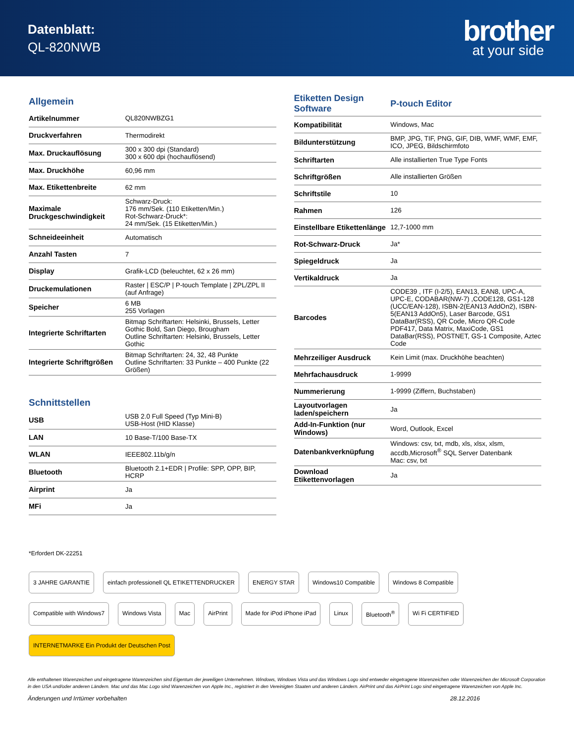Datenblatt:
QL-820NWB
brother
at your side
Allgemein
| Artikelnummer | QL820NWBZG1 |
| Druckverfahren | Thermodirekt |
| Max. Druckauflösung | 300 x 300 dpi (Standard) 300 x 600 dpi (hochauflösend) |
| Max. Druckhöhe | 60,96 mm |
| Max. Etikettenbreite | 62 mm |
| Maximale Druckgeschwindigkeit | Schwarz-Druck: 176 mm/Sek. (110 Etiketten/Min.) Rot-Schwarz-Druck*: 24 mm/Sek. (15 Etiketten/Min.) |
| Schneideeinheit | Automatisch |
| Anzahl Tasten | 7 |
| Display | Grafik-LCD (beleuchtet, 62 x 26 mm) |
| Druckemulationen | Raster / ESC/P / P-touch Template / ZPL/ZPL II (auf Anfrage) |
| Speicher | 6 MB 255 Vorlagen |
| Integrierte Schriftarten | Bitmap Schriftarten: Helsinki, Brussels, Letter Gothic Bold, San Diego, Brougham Outline Schriftarten: Helsinki, Brussels, Letter Gothic |
| Integrierte Schriftgrößen | Bitmap Schriftarten: 24, 32, 48 Punkte Outline Schriftarten: 33 Punkte – 400 Punkte (22 Größen) |
Schnittstellen
| USB | USB 2.0 Full Speed (Typ Mini-B) USB-Host (HID Klasse) |
| LAN | 10 Base-T/100 Base-TX |
| WLAN | IEEE802.11b/g/n |
| Bluetooth | Bluetooth 2.1+EDR / Profile: SPP, OPP, BIP, HCRP |
| Airprint | Ja |
| MFi | Ja |
| Etiketten Design Software | P-touch Editor |
| --- | --- |
| Kompatibilität | Windows, Mac |
| Bildunterstützung | BMP, JPG, TIF, PNG, GIF, DIB, WMF, WMF, EMF, ICO, JPEG, Bildschirmfoto |
| Schriftarten | Alle installierten True Type Fonts |
| Schriftgrößen | Alle installierten Größen |
| Schriftstile | 10 |
| Rahmen | 126 |
| Einstellbare Etikettenlänge | 12,7-1000 mm |
| Rot-Schwarz-Druck | Ja* |
| Spiegeldruck | Ja |
| Vertikaldruck | Ja |
| Barcodes | CODE39 , ITF (I-2/5), EAN13, EAN8, UPC-A, UPC-E, CODABAR(NW-7) ,CODE128, GS1-128 (UCC/EAN-128), ISBN-2(EAN13 AddOn2), ISBN-5(EAN13 AddOn5), Laser Barcode, GS1 DataBar(RSS), QR Code, Micro QR-Code PDF417, Data Matrix, MaxiCode, GS1 DataBar(RSS), POSTNET, GS-1 Composite, Aztec Code |
| Mehrzeiliger Ausdruck | Kein Limit (max. Druckhöhe beachten) |
| Mehrfachausdruck | 1-9999 |
| Nummerierung | 1-9999 (Ziffern, Buchstaben) |
| Layoutvorlagen laden/speichern | Ja |
| Add-In-Funktion (nur Windows) | Word, Outlook, Excel |
| Datenbankverknüpfung | Windows: csv, txt, mdb, xls, xlsx, xlsm, accdb,Microsoft<sup>®</sup> SQL Server Datenbank Mac: csv, txt |
| Download Etikettenvorlagen | Ja |
*Erfordert DK-22251
3 JAHRE GARANTIE einfach professionell QL ETIKETTENDRUCKER ENERGY STAR Windows10 Compatible Windows 8 Compatible Compatible with Windows7 Windows Vista Mac AirPrint Made for iPod iPhone iPad Linux Bluetooth<sup>®</sup> Wi Fi CERTIFIED INTERNETMARKE Ein Produkt der Deutschen Post
Alle enthaltenen Warenzeichen und eingetragene Warenzeichen sind Eigentum der jeweiligen Unternehmen. Windows, Windows Vista und das Windows Logo sind entweder eingetragene Warenzeichen oder Warenzeichen der Microsoft Corporation in den USA und/oder anderen Ländern. Mac und das Mac Logo sind Warenzeichen von Apple Inc., registriert in den Vereinigten Staaten und anderen Ländern. AirPrint und das AirPrint Logo sind eingetragene Warenzeichen von Apple Inc.
Änderungen und Irrtümer vorbehalten 28.12.2016